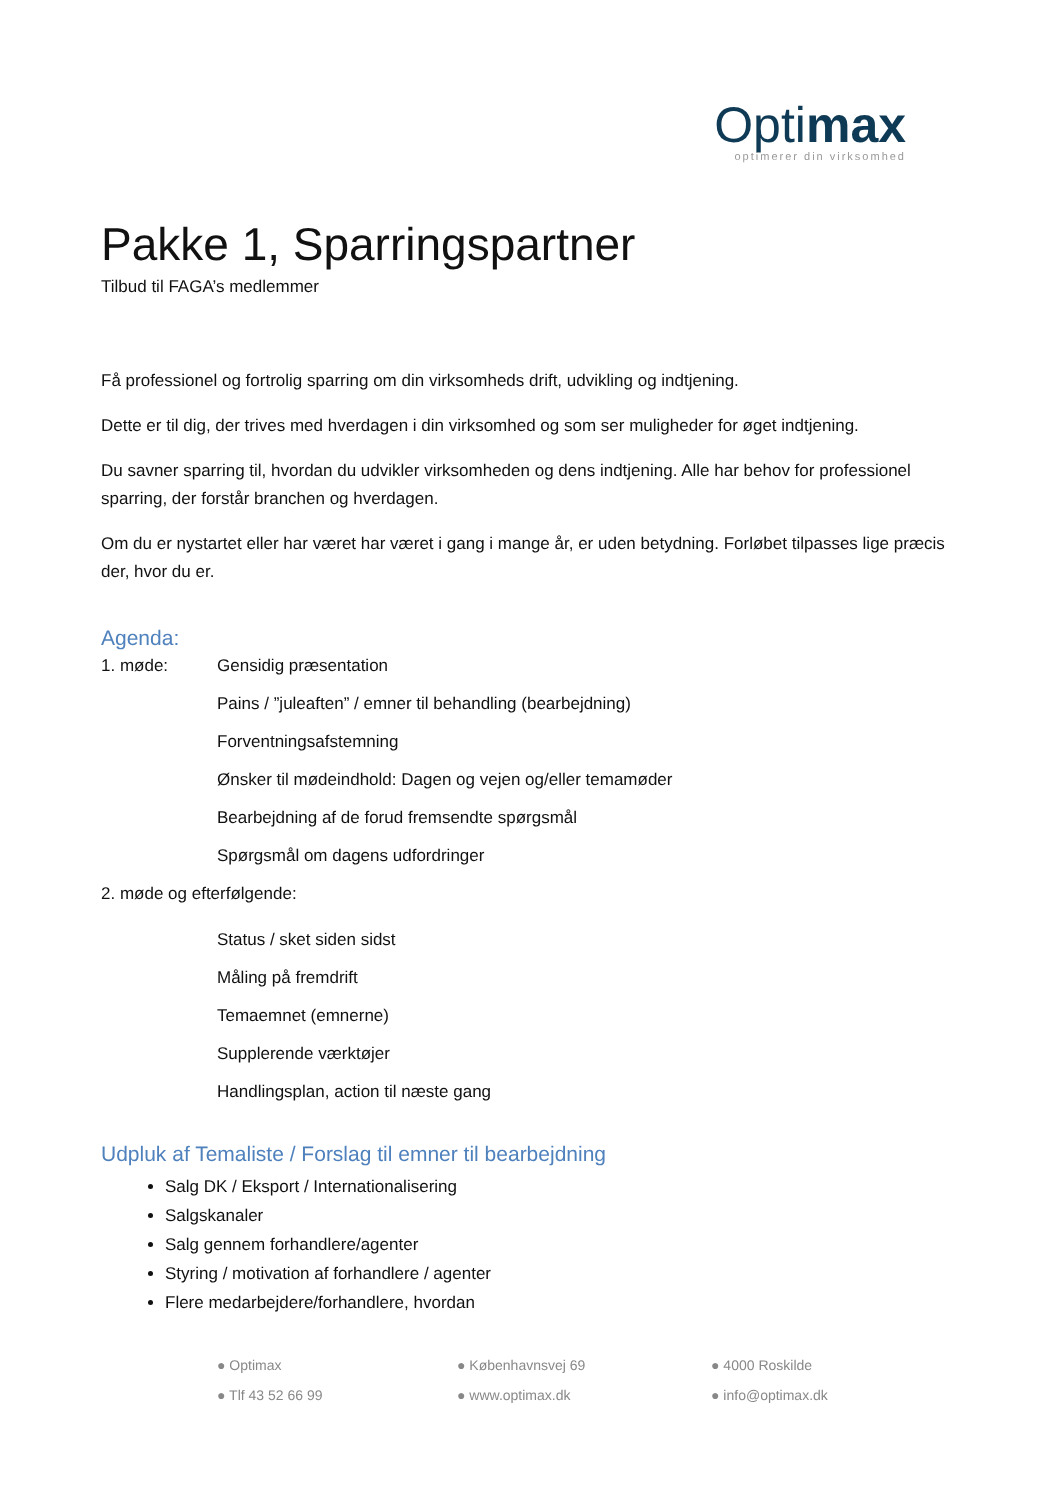Optimax
optimerer din virksomhed
Pakke 1, Sparringspartner
Tilbud til FAGA’s medlemmer
Få professionel og fortrolig sparring om din virksomheds drift, udvikling og indtjening.
Dette er til dig, der trives med hverdagen i din virksomhed og som ser muligheder for øget indtjening.
Du savner sparring til, hvordan du udvikler virksomheden og dens indtjening. Alle har behov for professionel sparring, der forstår branchen og hverdagen.
Om du er nystartet eller har været har været i gang i mange år, er uden betydning. Forløbet tilpasses lige præcis der, hvor du er.
Agenda:
1. møde: Gensidig præsentation
Pains / ”juleaften” / emner til behandling (bearbejdning)
Forventningsafstemning
Ønsker til mødeindhold: Dagen og vejen og/eller temamøder
Bearbejdning af de forud fremsendte spørgsmål
Spørgsmål om dagens udfordringer
2. møde og efterfølgende:
Status / sket siden sidst
Måling på fremdrift
Temaemnet (emnerne)
Supplerende værktøjer
Handlingsplan, action til næste gang
Udpluk af Temaliste / Forslag til emner til bearbejdning
Salg DK / Eksport / Internationalisering
Salgskanaler
Salg gennem forhandlere/agenter
Styring / motivation af forhandlere / agenter
Flere medarbejdere/forhandlere, hvordan
● Optimax ● Københavnsvej 69 ● 4000 Roskilde ● Tlf 43 52 66 99 ● www.optimax.dk ● info@optimax.dk